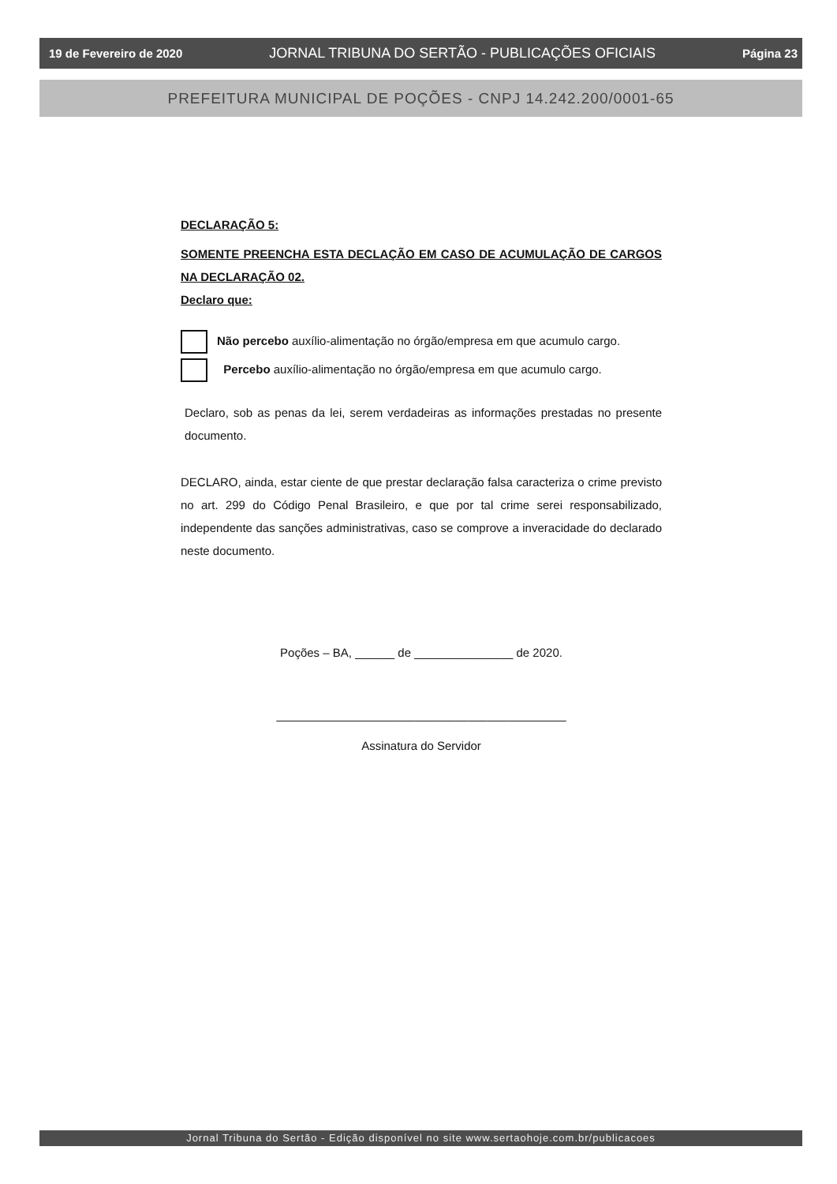19 de Fevereiro de 2020 JORNAL TRIBUNA DO SERTÃO - PUBLICAÇÕES OFICIAIS Página 23
PREFEITURA MUNICIPAL DE POÇÕES - CNPJ 14.242.200/0001-65
DECLARAÇÃO 5:
SOMENTE PREENCHA ESTA DECLAÇÃO EM CASO DE ACUMULAÇÃO DE CARGOS NA DECLARAÇÃO 02.
Declaro que:
Não percebo auxílio-alimentação no órgão/empresa em que acumulo cargo.
Percebo auxílio-alimentação no órgão/empresa em que acumulo cargo.
Declaro, sob as penas da lei, serem verdadeiras as informações prestadas no presente documento.
DECLARO, ainda, estar ciente de que prestar declaração falsa caracteriza o crime previsto no art. 299 do Código Penal Brasileiro, e que por tal crime serei responsabilizado, independente das sanções administrativas, caso se comprove a inveracidade do declarado neste documento.
Poções – BA, ______ de _______________ de 2020.
____________________________________________
Assinatura do Servidor
Jornal Tribuna do Sertão - Edição disponível no site www.sertaohoje.com.br/publicacoes